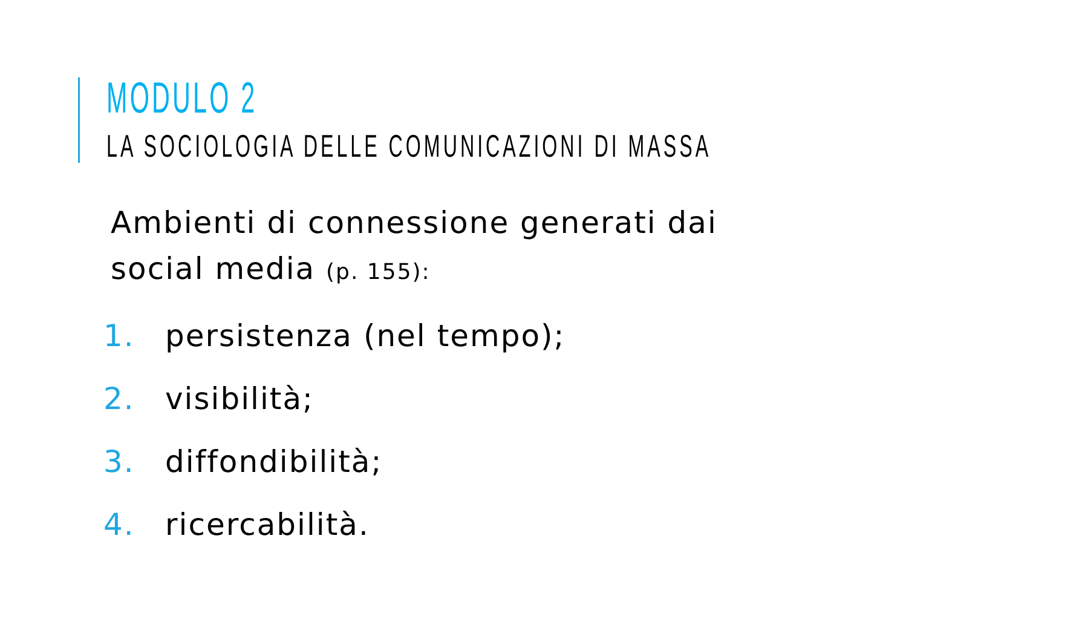MODULO 2
LA SOCIOLOGIA DELLE COMUNICAZIONI DI MASSA
Ambienti di connessione generati dai social media (p. 155):
1. persistenza (nel tempo);
2. visibilità;
3. diffondibilità;
4. ricercabilità.